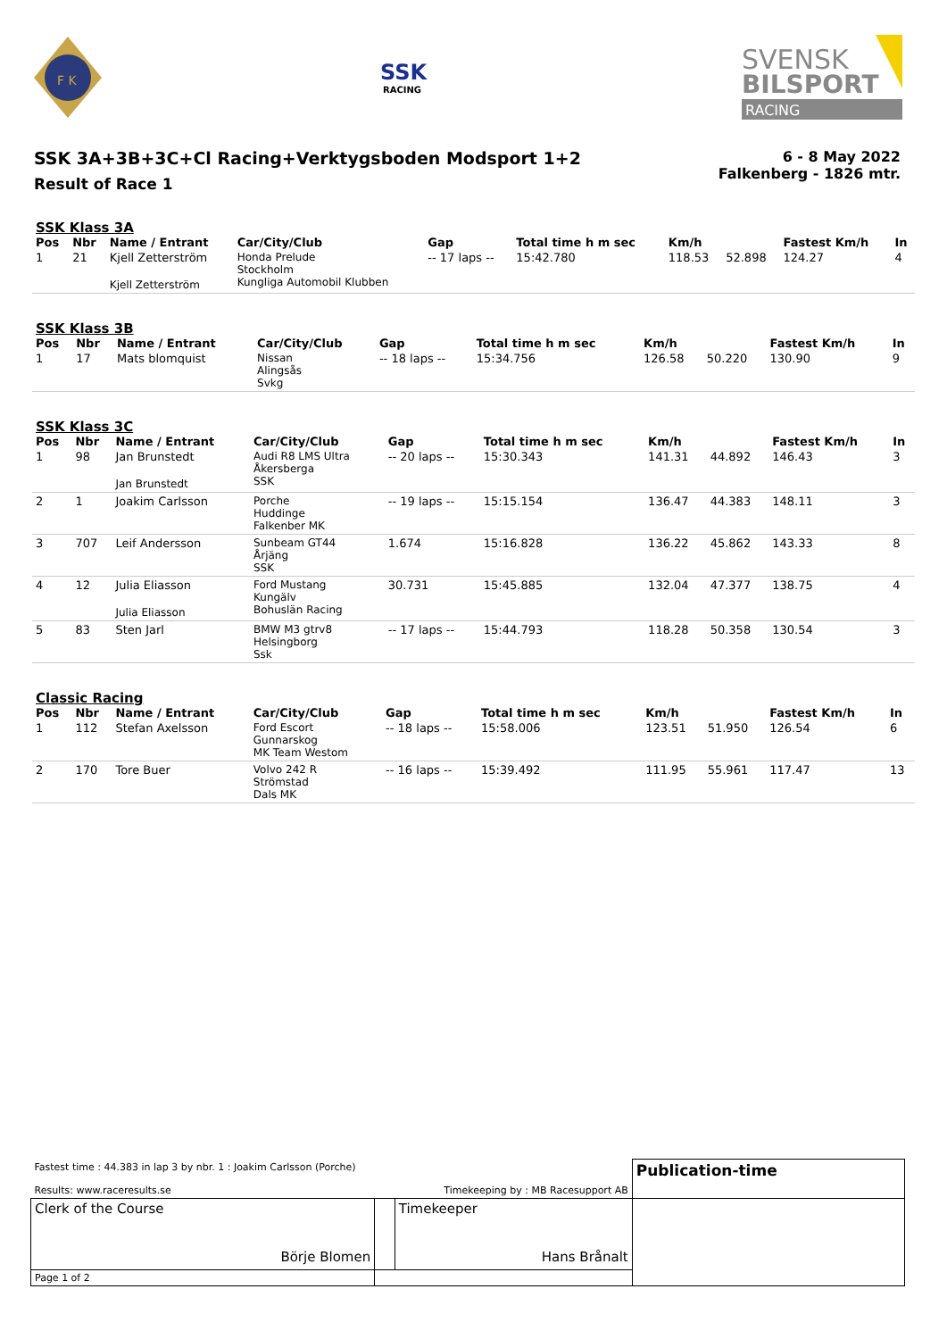F K
SSK
RACING
SVENSK
BILSPORT
RACING
SSK 3A+3B+3C+Cl Racing+Verktygsboden Modsport 1+2
Result of Race 1
6 - 8 May 2022
Falkenberg - 1826 mtr.
SSK Klass 3A
| Pos | Nbr | Name / Entrant | Car/City/Club | Gap | Total time h m sec | Km/h | | Fastest Km/h | In |
| --- | --- | --- | --- | --- | --- | --- | --- | --- | --- |
| 1 | 21 | Kjell Zetterström Kjell Zetterström | Honda Prelude Stockholm Kungliga Automobil Klubben | -- 17 laps -- | 15:42.780 | 118.53 | 52.898 | 124.27 | 4 |
SSK Klass 3B
| Pos | Nbr | Name / Entrant | Car/City/Club | Gap | Total time h m sec | Km/h | | Fastest Km/h | In |
| --- | --- | --- | --- | --- | --- | --- | --- | --- | --- |
| 1 | 17 | Mats blomquist | Nissan Alingsås Svkg | -- 18 laps -- | 15:34.756 | 126.58 | 50.220 | 130.90 | 9 |
SSK Klass 3C
| Pos | Nbr | Name / Entrant | Car/City/Club | Gap | Total time h m sec | Km/h | | Fastest Km/h | In |
| --- | --- | --- | --- | --- | --- | --- | --- | --- | --- |
| 1 | 98 | Jan Brunstedt Jan Brunstedt | Audi R8 LMS Ultra Åkersberga SSK | -- 20 laps -- | 15:30.343 | 141.31 | 44.892 | 146.43 | 3 |
| 2 | 1 | Joakim Carlsson | Porche Huddinge Falkenber MK | -- 19 laps -- | 15:15.154 | 136.47 | 44.383 | 148.11 | 3 |
| 3 | 707 | Leif Andersson | Sunbeam GT44 Årjäng SSK | 1.674 | 15:16.828 | 136.22 | 45.862 | 143.33 | 8 |
| 4 | 12 | Julia Eliasson Julia Eliasson | Ford Mustang Kungälv Bohuslän Racing | 30.731 | 15:45.885 | 132.04 | 47.377 | 138.75 | 4 |
| 5 | 83 | Sten Jarl | BMW M3 gtrv8 Helsingborg Ssk | -- 17 laps -- | 15:44.793 | 118.28 | 50.358 | 130.54 | 3 |
Classic Racing
| Pos | Nbr | Name / Entrant | Car/City/Club | Gap | Total time h m sec | Km/h | | Fastest Km/h | In |
| --- | --- | --- | --- | --- | --- | --- | --- | --- | --- |
| 1 | 112 | Stefan Axelsson | Ford Escort Gunnarskog MK Team Westom | -- 18 laps -- | 15:58.006 | 123.51 | 51.950 | 126.54 | 6 |
| 2 | 170 | Tore Buer | Volvo 242 R Strömstad Dals MK | -- 16 laps -- | 15:39.492 | 111.95 | 55.961 | 117.47 | 13 |
| Fastest time : 44.383 in lap 3 by nbr. 1 : Joakim Carlsson (Porche) Results: www.raceresults.se Timekeeping by : MB Racesupport AB | | | Publication-time |
| Clerk of the Course Börje Blomen | | Timekeeper Hans Brånalt | |
| Page 1 of 2 | | | |